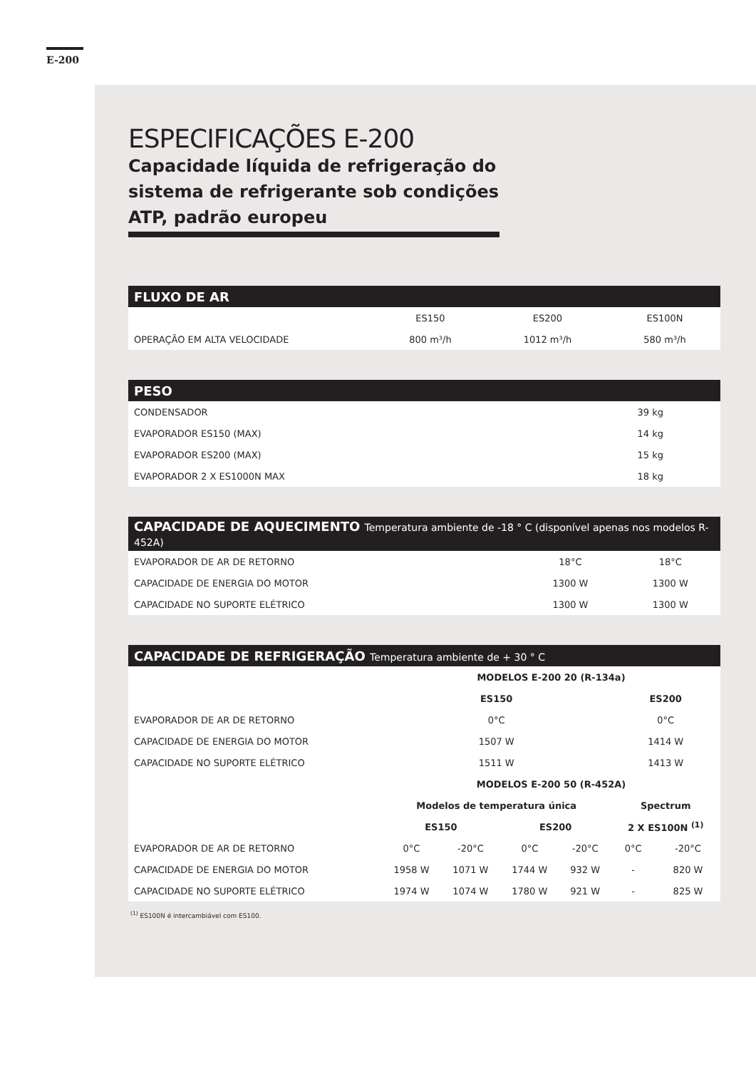E-200
ESPECIFICAÇÕES E-200
Capacidade líquida de refrigeração do sistema de refrigerante sob condições ATP, padrão europeu
| FLUXO DE AR | | | |
| --- | --- | --- | --- |
| | ES150 | ES200 | ES100N |
| OPERAÇÃO EM ALTA VELOCIDADE | 800 m³/h | 1012 m³/h | 580 m³/h |
| PESO | |
| --- | --- |
| CONDENSADOR | 39 kg |
| EVAPORADOR ES150 (MAX) | 14 kg |
| EVAPORADOR ES200 (MAX) | 15 kg |
| EVAPORADOR 2 X ES1000N MAX | 18 kg |
| CAPACIDADE DE AQUECIMENTO Temperatura ambiente de -18 ° C (disponível apenas nos modelos R-452A) | | |
| --- | --- | --- |
| EVAPORADOR DE AR DE RETORNO | 18°C | 18°C |
| CAPACIDADE DE ENERGIA DO MOTOR | 1300 W | 1300 W |
| CAPACIDADE NO SUPORTE ELÉTRICO | 1300 W | 1300 W |
| CAPACIDADE DE REFRIGERAÇÃO Temperatura ambiente de + 30 ° C | | | | | | |
| --- | --- | --- | --- | --- | --- | --- |
| | MODELOS E-200 20 (R-134a) | | | | | |
| | ES150 | | | | ES200 | |
| EVAPORADOR DE AR DE RETORNO | 0°C | | | | 0°C | |
| CAPACIDADE DE ENERGIA DO MOTOR | 1507 W | | | | 1414 W | |
| CAPACIDADE NO SUPORTE ELÉTRICO | 1511 W | | | | 1413 W | |
| | MODELOS E-200 50 (R-452A) | | | | | |
| | Modelos de temperatura única | | | | Spectrum | |
| | ES150 | | ES200 | | 2 X ES100N <sup>(1)</sup> | |
| EVAPORADOR DE AR DE RETORNO | 0°C | -20°C | 0°C | -20°C | 0°C | -20°C |
| CAPACIDADE DE ENERGIA DO MOTOR | 1958 W | 1071 W | 1744 W | 932 W | - | 820 W |
| CAPACIDADE NO SUPORTE ELÉTRICO | 1974 W | 1074 W | 1780 W | 921 W | - | 825 W |
<sup>(1)</sup> ES100N é intercambiável com ES100.